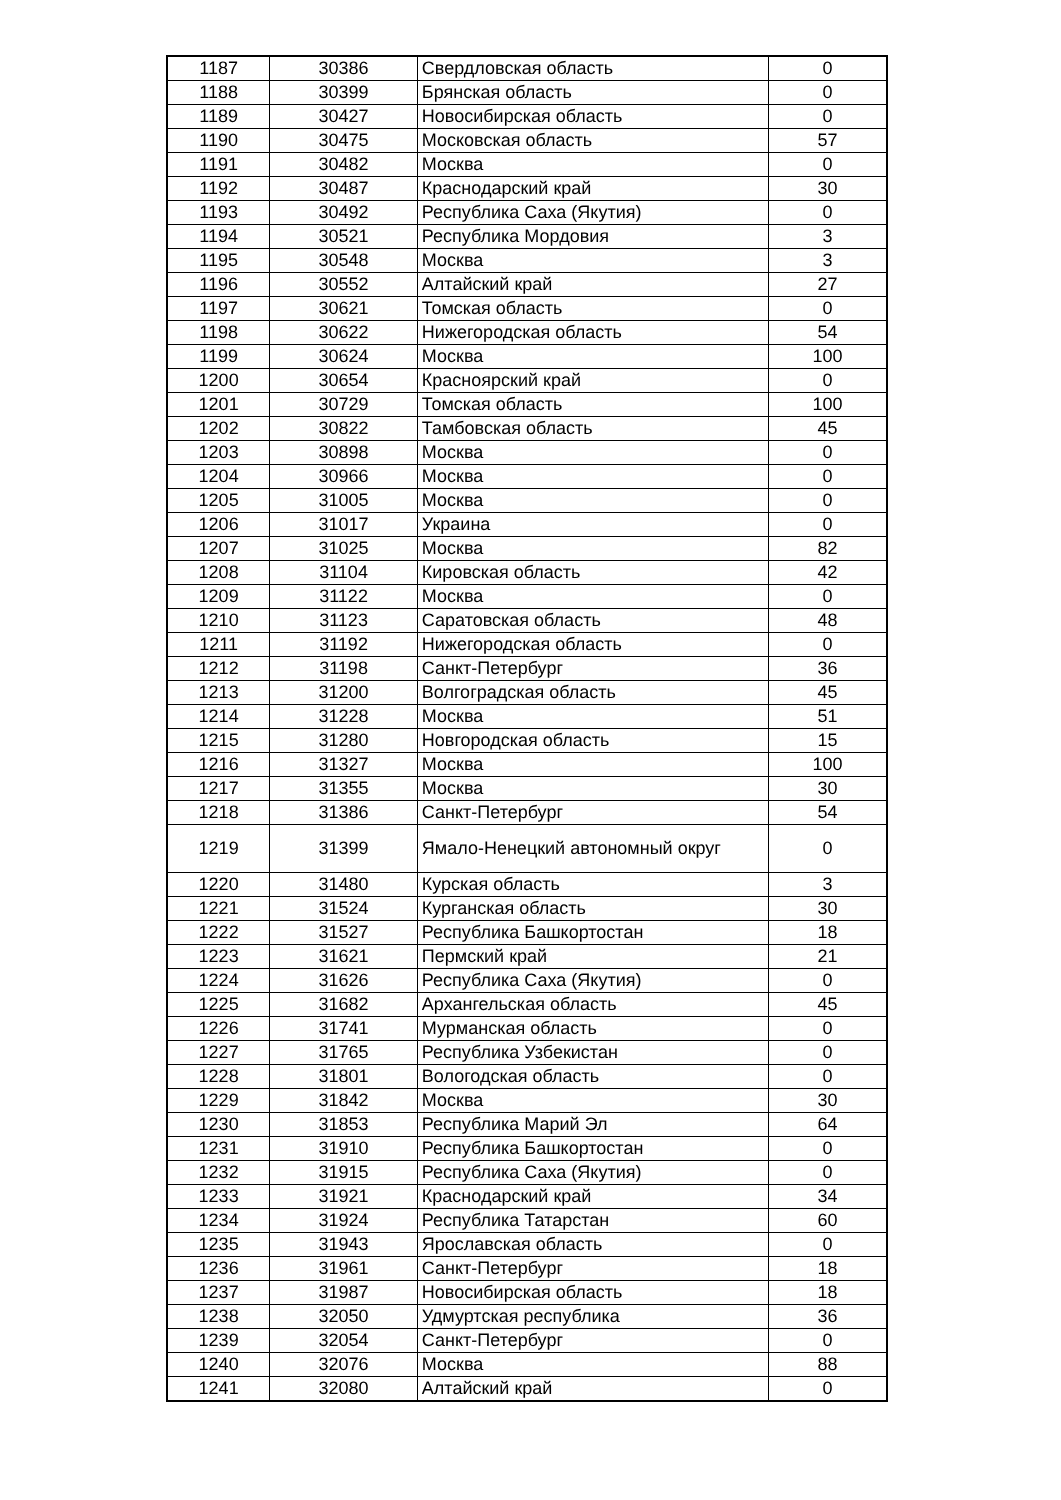| 1187 | 30386 | Свердловская область | 0 |
| 1188 | 30399 | Брянская область | 0 |
| 1189 | 30427 | Новосибирская область | 0 |
| 1190 | 30475 | Московская область | 57 |
| 1191 | 30482 | Москва | 0 |
| 1192 | 30487 | Краснодарский край | 30 |
| 1193 | 30492 | Республика Саха (Якутия) | 0 |
| 1194 | 30521 | Республика Мордовия | 3 |
| 1195 | 30548 | Москва | 3 |
| 1196 | 30552 | Алтайский край | 27 |
| 1197 | 30621 | Томская область | 0 |
| 1198 | 30622 | Нижегородская область | 54 |
| 1199 | 30624 | Москва | 100 |
| 1200 | 30654 | Красноярский край | 0 |
| 1201 | 30729 | Томская область | 100 |
| 1202 | 30822 | Тамбовская область | 45 |
| 1203 | 30898 | Москва | 0 |
| 1204 | 30966 | Москва | 0 |
| 1205 | 31005 | Москва | 0 |
| 1206 | 31017 | Украина | 0 |
| 1207 | 31025 | Москва | 82 |
| 1208 | 31104 | Кировская область | 42 |
| 1209 | 31122 | Москва | 0 |
| 1210 | 31123 | Саратовская область | 48 |
| 1211 | 31192 | Нижегородская область | 0 |
| 1212 | 31198 | Санкт-Петербург | 36 |
| 1213 | 31200 | Волгоградская область | 45 |
| 1214 | 31228 | Москва | 51 |
| 1215 | 31280 | Новгородская область | 15 |
| 1216 | 31327 | Москва | 100 |
| 1217 | 31355 | Москва | 30 |
| 1218 | 31386 | Санкт-Петербург | 54 |
| 1219 | 31399 | Ямало-Ненецкий автономный округ | 0 |
| 1220 | 31480 | Курская область | 3 |
| 1221 | 31524 | Курганская область | 30 |
| 1222 | 31527 | Республика Башкортостан | 18 |
| 1223 | 31621 | Пермский край | 21 |
| 1224 | 31626 | Республика Саха (Якутия) | 0 |
| 1225 | 31682 | Архангельская область | 45 |
| 1226 | 31741 | Мурманская область | 0 |
| 1227 | 31765 | Республика Узбекистан | 0 |
| 1228 | 31801 | Вологодская область | 0 |
| 1229 | 31842 | Москва | 30 |
| 1230 | 31853 | Республика Марий Эл | 64 |
| 1231 | 31910 | Республика Башкортостан | 0 |
| 1232 | 31915 | Республика Саха (Якутия) | 0 |
| 1233 | 31921 | Краснодарский край | 34 |
| 1234 | 31924 | Республика Татарстан | 60 |
| 1235 | 31943 | Ярославская область | 0 |
| 1236 | 31961 | Санкт-Петербург | 18 |
| 1237 | 31987 | Новосибирская область | 18 |
| 1238 | 32050 | Удмуртская республика | 36 |
| 1239 | 32054 | Санкт-Петербург | 0 |
| 1240 | 32076 | Москва | 88 |
| 1241 | 32080 | Алтайский край | 0 |